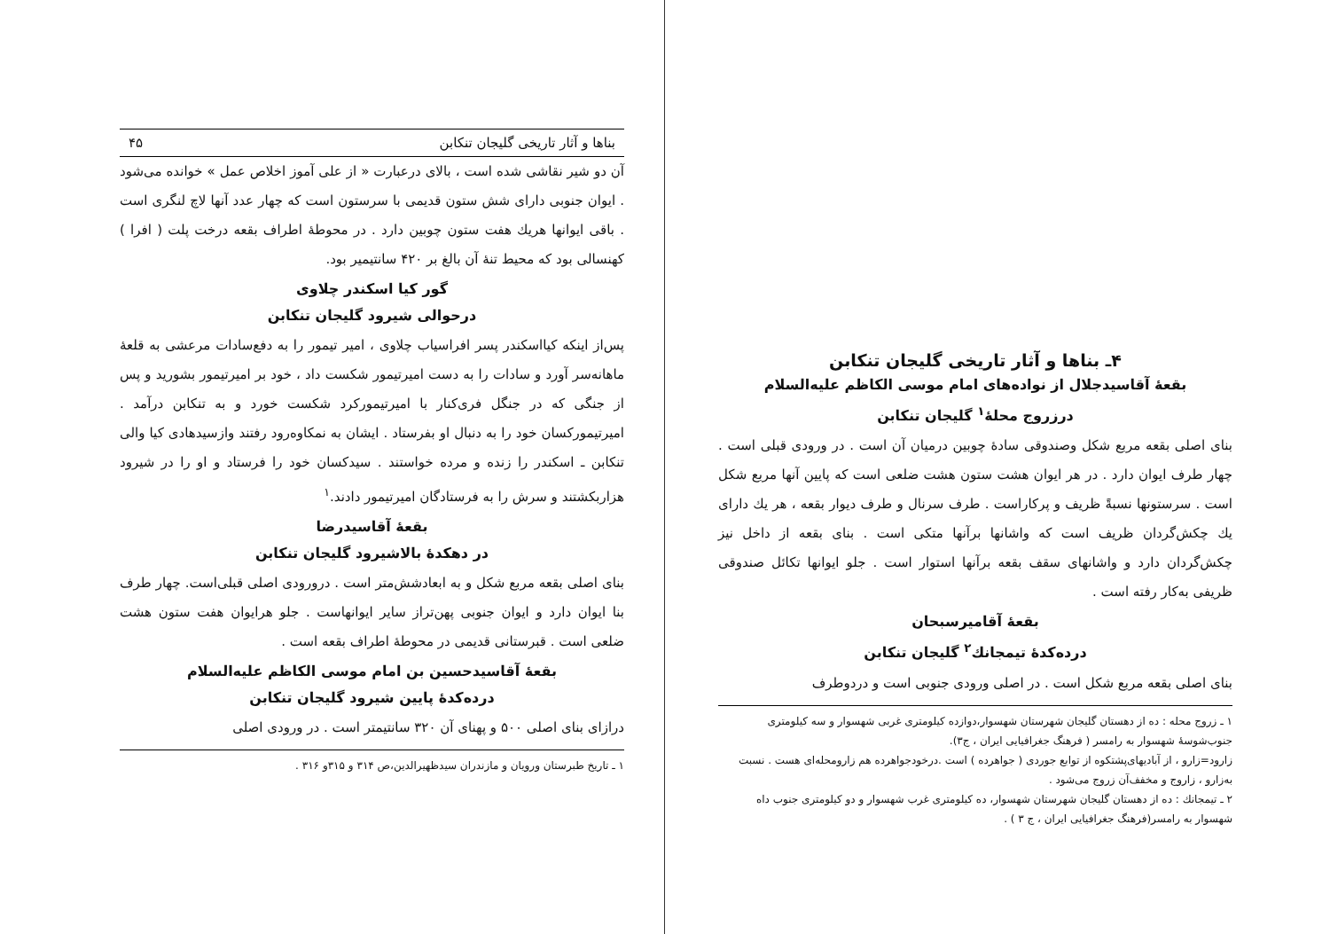بناها و آثار تاریخی گلیجان تنکابن ۴۵
آن دو شیر نقاشی شده است ، بالای درعبارت « از علی آموز اخلاص عمل » خوانده می‌شود . ایوان جنوبی دارای شش ستون قدیمی با سرستون است که چهار عدد آنها لاچ لنگری است . باقی ایوانها هریك هفت ستون چوبین دارد . در محوطهٔ اطراف بقعه درخت پلت ( افرا ) کهنسالی بود که محیط تنهٔ آن بالغ بر ۴۲۰ سانتیمیر بود.
گور کیا اسکندر چلاوی
درحوالی شیرود گلیجان تنکابن
پس‌از اینکه کیااسکندر پسر افراسیاب چلاوی ، امیر تیمور را به دفع‌سادات مرعشی به قلعهٔ ماهانه‌سر آورد و سادات را به دست امیرتیمور شکست داد ، خود بر امیرتیمور بشورید و پس از جنگی که در جنگل فری‌کنار با امیرتیمورکرد شکست خورد و به تنکابن درآمد . امیرتیمورکسان خود را به دنبال او بفرستاد . ایشان به نمکاوه‌رود رفتند وازسیدهادی کیا والی تنکابن ـ اسکندر را زنده و مرده خواستند . سیدکسان خود را فرستاد و او را در شیرود هزاربکشتند و سرش را به فرستادگان امیرتیمور دادند.<sup>۱</sup>
بقعهٔ آقاسیدرضا
در دهکدهٔ بالاشیرود گلیجان تنکابن
بنای اصلی بقعه مربع شکل و به ابعادشش‌متر است . درورودی اصلی قبلی‌است. چهار طرف بنا ایوان دارد و ایوان جنوبی پهن‌تراز سایر ایوانهاست . جلو هرایوان هفت ستون هشت ضلعی است . قبرستانی قدیمی در محوطهٔ اطراف بقعه است .
بقعهٔ آقاسیدحسین بن امام موسی الکاظم علیه‌السلام
درده‌کدهٔ پایین شیرود گلیجان تنکابن
درازای بنای اصلی ۵۰۰ و پهنای آن ۳۲۰ سانتیمتر است . در ورودی اصلی
۱ ـ تاریخ طبرستان ورویان و مازندران سیدظهیرالدین،ص ۳۱۴ و ۳۱۵و ۳۱۶ .
۴ـ بناها و آثار تاریخی گلیجان تنکابن
بقعهٔ آقاسیدجلال از نواده‌های امام موسی الکاظم علیه‌السلام
درزروج محلهٔ<sup>۱</sup> گلیجان تنکابن
بنای اصلی بقعه مربع شکل وصندوقی سادهٔ چوبین درمیان آن است . در ورودی قبلی است . چهار طرف ایوان دارد . در هر ایوان هشت ستون هشت ضلعی است که پایین آنها مربع شکل است . سرستونها نسبةً ظریف و پرکاراست . طرف سرنال و طرف دیوار بقعه ، هر یك دارای یك چکش‌گردان ظریف است که واشانها برآنها متکی است . بنای بقعه از داخل نیز چکش‌گردان دارد و واشانهای سقف بقعه برآنها استوار است . جلو ایوانها تکائل صندوقی ظریفی به‌کار رفته است .
بقعهٔ آقامیرسبحان
درده‌کدهٔ تیمجانك<sup>۲</sup> گلیجان تنکابن
بنای اصلی بقعه مربع شکل است . در اصلی ورودی جنوبی است و دردوطرف
۱ ـ زروج محله : ده از دهستان گلیجان شهرستان شهسوار،دوازده کیلومتری غربی شهسوار و سه کیلومتری جنوب‌شوسهٔ شهسوار به رامسر ( فرهنگ جغرافیایی ایران ، ج۳).
زارود=زارو ، از آبادیهای‌پشتکوه از توابع جوردی ( جواهرده ) است .درخودجواهرده هم زارومحله‌ای هست . نسبت به‌زارو ، زاروج و مخفف‌آن زروج می‌شود .
۲ ـ تیمجانك : ده از دهستان گلیجان شهرستان شهسوار، ده کیلومتری غرب شهسوار و دو کیلومتری جنوب داه شهسوار به رامسر(فرهنگ جغرافیایی ایران ، ج ۳ ) .